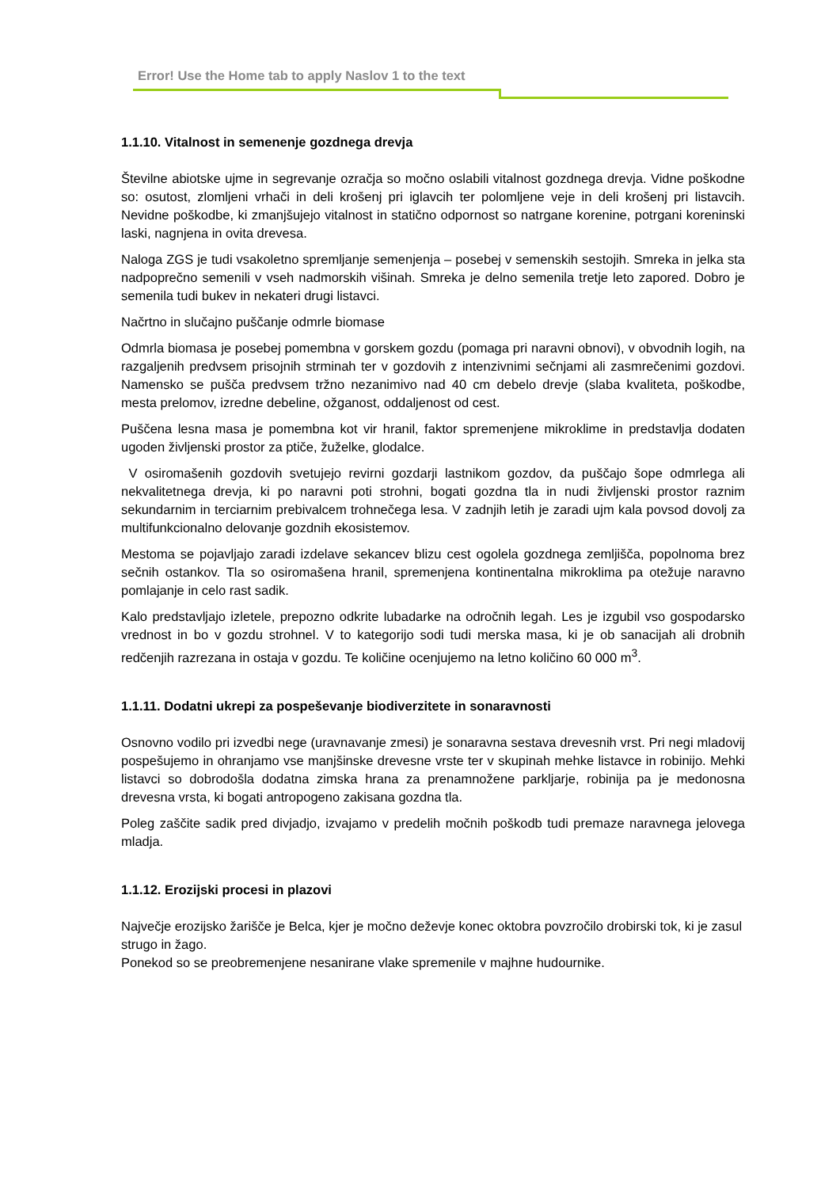Error! Use the Home tab to apply Naslov 1 to the text
1.1.10. Vitalnost in semenenje gozdnega drevja
Številne abiotske ujme in segrevanje ozračja so močno oslabili vitalnost gozdnega drevja. Vidne poškodne so: osutost, zlomljeni vrhači in deli krošenj pri iglavcih ter polomljene veje in deli krošenj pri listavcih. Nevidne poškodbe, ki zmanjšujejo vitalnost in statično odpornost so natrgane korenine, potrgani koreninski laski, nagnjena in ovita drevesa.
Naloga ZGS je tudi vsakoletno spremljanje semenjenja – posebej v semenskih sestojih. Smreka in jelka sta nadpoprečno semenili v vseh nadmorskih višinah. Smreka je delno semenila tretje leto zapored. Dobro je semenila tudi bukev in nekateri drugi listavci.
Načrtno in slučajno puščanje odmrle biomase
Odmrla biomasa je posebej pomembna v gorskem gozdu (pomaga pri naravni obnovi), v obvodnih logih, na razgaljenih predvsem prisojnih strminah ter v gozdovih z intenzivnimi sečnjami ali zasmrečenimi gozdovi. Namensko se pušča predvsem tržno nezanimivo nad 40 cm debelo drevje (slaba kvaliteta, poškodbe, mesta prelomov, izredne debeline, ožganost, oddaljenost od cest.
Puščena lesna masa je pomembna kot vir hranil, faktor spremenjene mikroklime in predstavlja dodaten ugoden življenski prostor za ptiče, žuželke, glodalce.
V osiromašenih gozdovih svetujejo revirni gozdarji lastnikom gozdov, da puščajo šope odmrlega ali nekvalitetnega drevja, ki po naravni poti strohni, bogati gozdna tla in nudi življenski prostor raznim sekundarnim in terciarnim prebivalcem trohnečega lesa. V zadnjih letih je zaradi ujm kala povsod dovolj za multifunkcionalno delovanje gozdnih ekosistemov.
Mestoma se pojavljajo zaradi izdelave sekancev blizu cest ogolela gozdnega zemljišča, popolnoma brez sečnih ostankov. Tla so osiromašena hranil, spremenjena kontinentalna mikroklima pa otežuje naravno pomlajanje in celo rast sadik.
Kalo predstavljajo izletele, prepozno odkrite lubadarke na odročnih legah. Les je izgubil vso gospodarsko vrednost in bo v gozdu strohnel. V to kategorijo sodi tudi merska masa, ki je ob sanacijah ali drobnih redčenjih razrezana in ostaja v gozdu. Te količine ocenjujemo na letno količino 60 000 m<sup>3</sup>.
1.1.11. Dodatni ukrepi za pospeševanje biodiverzitete in sonaravnosti
Osnovno vodilo pri izvedbi nege (uravnavanje zmesi) je sonaravna sestava drevesnih vrst. Pri negi mladovij pospešujemo in ohranjamo vse manjšinske drevesne vrste ter v skupinah mehke listavce in robinijo. Mehki listavci so dobrodošla dodatna zimska hrana za prenamnožene parkljarje, robinija pa je medonosna drevesna vrsta, ki bogati antropogeno zakisana gozdna tla.
Poleg zaščite sadik pred divjadjo, izvajamo v predelih močnih poškodb tudi premaze naravnega jelovega mladja.
1.1.12. Erozijski procesi in plazovi
Največje erozijsko žarišče je Belca, kjer je močno deževje konec oktobra povzročilo drobirski tok, ki je zasul strugo in žago.
Ponekod so se preobremenjene nesanirane vlake spremenile v majhne hudournike.